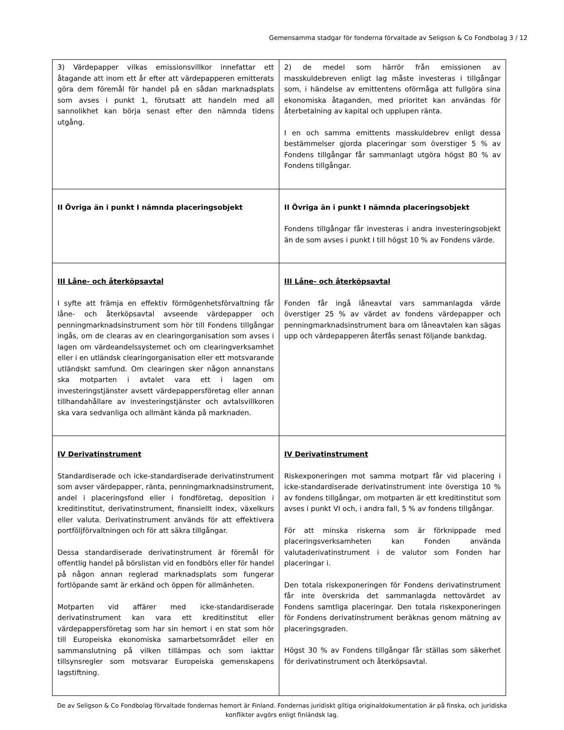Gemensamma stadgar för fonderna förvaltade av Seligson & Co Fondbolag 3 / 12
| 3) Värdepapper vilkas emissionsvillkor innefattar ett åtagande att inom ett år efter att värdepapperen emitterats göra dem föremål för handel på en sådan marknadsplats som avses i punkt 1, förutsatt att handeln med all sannolikhet kan börja senast efter den nämnda tidens utgång. | 2) de medel som härrör från emissionen av masskuldebreven enligt lag måste investeras i tillgångar som, i händelse av emittentens oförmåga att fullgöra sina ekonomiska åtaganden, med prioritet kan användas för återbetalning av kapital och upplupen ränta. I en och samma emittents masskuldebrev enligt dessa bestämmelser gjorda placeringar som överstiger 5 % av Fondens tillgångar får sammanlagt utgöra högst 80 % av Fondens tillgångar. |
| II Övriga än i punkt I nämnda placeringsobjekt | II Övriga än i punkt I nämnda placeringsobjekt Fondens tillgångar får investeras i andra investeringsobjekt än de som avses i punkt I till högst 10 % av Fondens värde. |
| III Låne- och återköpsavtal I syfte att främja en effektiv förmögenhetsförvaltning får låne- och återköpsavtal avseende värdepapper och penningmarknadsinstrument som hör till Fondens tillgångar ingås, om de clearas av en clearingorganisation som avses i lagen om värdeandelssystemet och om clearingverksamhet eller i en utländsk clearingorganisation eller ett motsvarande utländskt samfund. Om clearingen sker någon annanstans ska motparten i avtalet vara ett i lagen om investeringstjänster avsett värdepappersföretag eller annan tillhandahållare av investeringstjänster och avtalsvillkoren ska vara sedvanliga och allmänt kända på marknaden. | III Låne- och återköpsavtal Fonden får ingå låneavtal vars sammanlagda värde överstiger 25 % av värdet av fondens värdepapper och penningmarknadsinstrument bara om låneavtalen kan sägas upp och värdepapperen återfås senast följande bankdag. |
| IV Derivatinstrument Standardiserade och icke-standardiserade derivatinstrument som avser värdepapper, ränta, penningmarknadsinstrument, andel i placeringsfond eller i fondföretag, deposition i kreditinstitut, derivatinstrument, finansiellt index, växelkurs eller valuta. Derivatinstrument används för att effektivera portföljförvaltningen och för att säkra tillgångar. Dessa standardiserade derivatinstrument är föremål för offentlig handel på börslistan vid en fondbörs eller för handel på någon annan reglerad marknadsplats som fungerar fortlöpande samt är erkänd och öppen för allmänheten. Motparten vid affärer med icke-standardiserade derivatinstrument kan vara ett kreditinstitut eller värdepappersföretag som har sin hemort i en stat som hör till Europeiska ekonomiska samarbetsområdet eller en sammanslutning på vilken tillämpas och som iakttar tillsynsregler som motsvarar Europeiska gemenskapens lagstiftning. | IV Derivatinstrument Riskexponeringen mot samma motpart får vid placering i icke-standardiserade derivatinstrument inte överstiga 10 % av fondens tillgångar, om motparten är ett kreditinstitut som avses i punkt VI och, i andra fall, 5 % av fondens tillgångar. För att minska riskerna som är förknippade med placeringsverksamheten kan Fonden använda valutaderivatinstrument i de valutor som Fonden har placeringar i. Den totala riskexponeringen för Fondens derivatinstrument får inte överskrida det sammanlagda nettovärdet av Fondens samtliga placeringar. Den totala riskexponeringen för Fondens derivatinstrument beräknas genom mätning av placeringsgraden. Högst 30 % av Fondens tillgångar får ställas som säkerhet för derivatinstrument och återköpsavtal. |
De av Seligson & Co Fondbolag förvaltade fondernas hemort är Finland. Fondernas juridiskt giltiga originaldokumentation är på finska, och juridiska konflikter avgörs enligt finländsk lag.